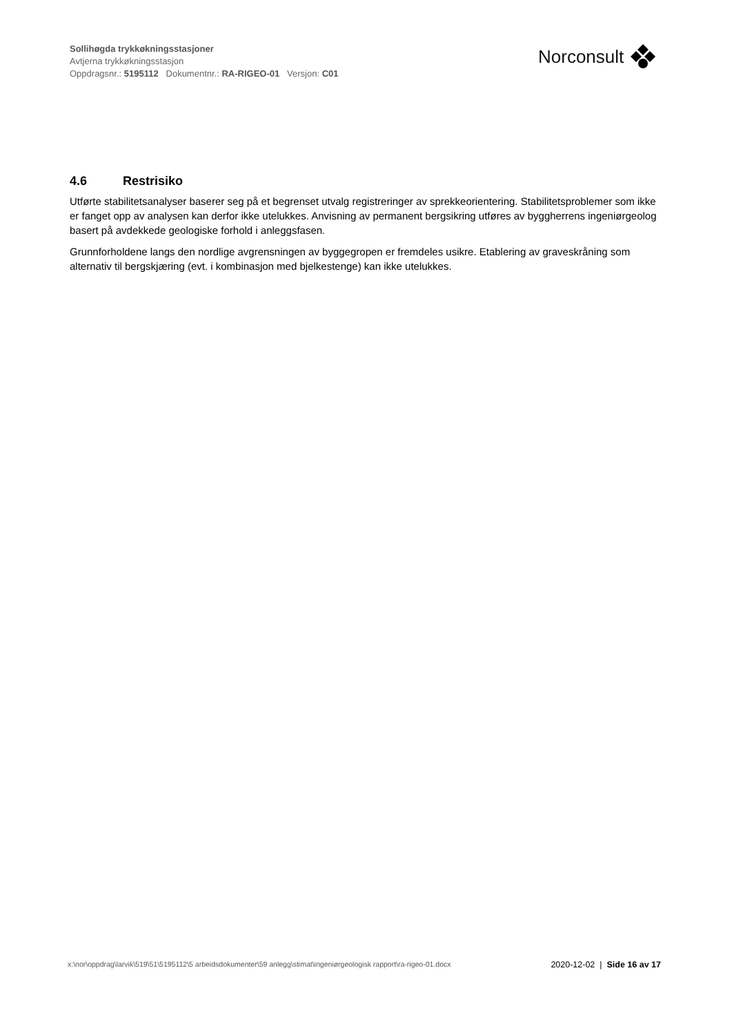Sollihøgda trykkøkningsstasjoner
Avtjerna trykkøkningsstasjon
Oppdragsnr.: 5195112 Dokumentnr.: RA-RIGEO-01 Versjon: C01
Norconsult
4.6 Restrisiko
Utførte stabilitetsanalyser baserer seg på et begrenset utvalg registreringer av sprekkeorientering. Stabilitetsproblemer som ikke er fanget opp av analysen kan derfor ikke utelukkes. Anvisning av permanent bergsikring utføres av byggherrens ingeniørgeolog basert på avdekkede geologiske forhold i anleggsfasen.
Grunnforholdene langs den nordlige avgrensningen av byggegropen er fremdeles usikre. Etablering av graveskråning som alternativ til bergskjæring (evt. i kombinasjon med bjelkestenge) kan ikke utelukkes.
x:\nor\oppdrag\larvik\519\51\5195112\5 arbeidsdokumenter\59 anlegg\stimat\ingeniørgeologisk rapport\ra-rigeo-01.docx
2020-12-02 | Side 16 av 17